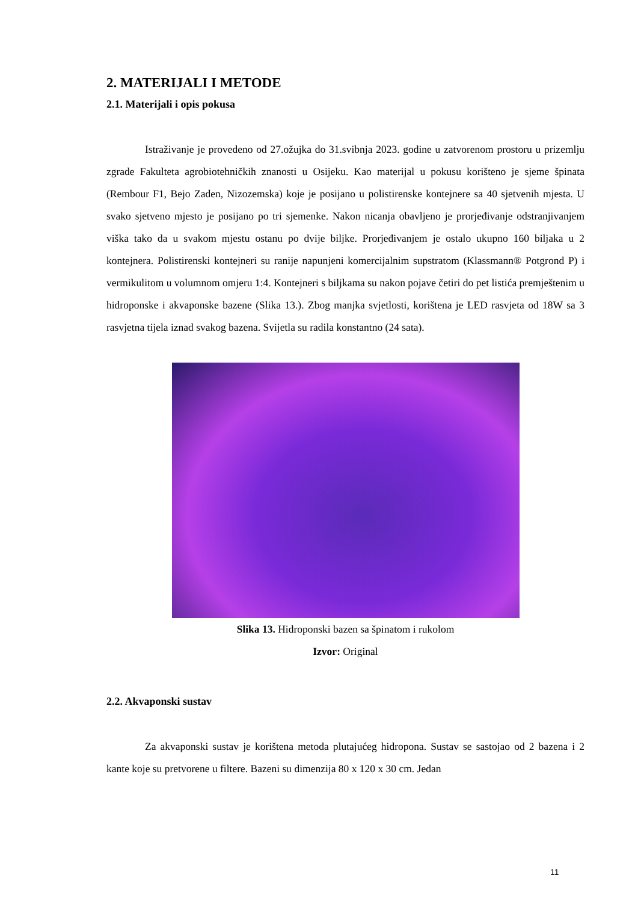2. MATERIJALI I METODE
2.1. Materijali i opis pokusa
Istraživanje je provedeno od 27.ožujka do 31.svibnja 2023. godine u zatvorenom prostoru u prizemlju zgrade Fakulteta agrobiotehničkih znanosti u Osijeku. Kao materijal u pokusu korišteno je sjeme špinata (Rembour F1, Bejo Zaden, Nizozemska) koje je posijano u polistirenske kontejnere sa 40 sjetvenih mjesta. U svako sjetveno mjesto je posijano po tri sjemenke. Nakon nicanja obavljeno je prorjeđivanje odstranjivanjem viška tako da u svakom mjestu ostanu po dvije biljke. Prorjeđivanjem je ostalo ukupno 160 biljaka u 2 kontejnera. Polistirenski kontejneri su ranije napunjeni komercijalnim supstratom (Klassmann® Potgrond P) i vermikulitom u volumnom omjeru 1:4. Kontejneri s biljkama su nakon pojave četiri do pet listića premještenim u hidroponske i akvaponske bazene (Slika 13.). Zbog manjka svjetlosti, korištena je LED rasvjeta od 18W sa 3 rasvjetna tijela iznad svakog bazena. Svijetla su radila konstantno (24 sata).
Slika 13. Hidroponski bazen sa špinatom i rukolom
Izvor: Original
2.2. Akvaponski sustav
Za akvaponski sustav je korištena metoda plutajućeg hidropona. Sustav se sastojao od 2 bazena i 2 kante koje su pretvorene u filtere. Bazeni su dimenzija 80 x 120 x 30 cm. Jedan
11